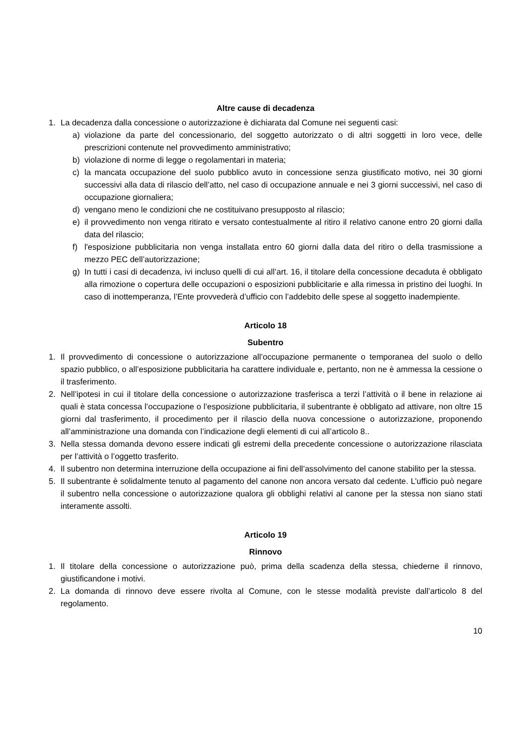Altre cause di decadenza
1. La decadenza dalla concessione o autorizzazione è dichiarata dal Comune nei seguenti casi:
a) violazione da parte del concessionario, del soggetto autorizzato o di altri soggetti in loro vece, delle prescrizioni contenute nel provvedimento amministrativo;
b) violazione di norme di legge o regolamentari in materia;
c) la mancata occupazione del suolo pubblico avuto in concessione senza giustificato motivo, nei 30 giorni successivi alla data di rilascio dell’atto, nel caso di occupazione annuale e nei 3 giorni successivi, nel caso di occupazione giornaliera;
d) vengano meno le condizioni che ne costituivano presupposto al rilascio;
e) il provvedimento non venga ritirato e versato contestualmente al ritiro il relativo canone entro 20 giorni dalla data del rilascio;
f) l'esposizione pubblicitaria non venga installata entro 60 giorni dalla data del ritiro o della trasmissione a mezzo PEC dell’autorizzazione;
g) In tutti i casi di decadenza, ivi incluso quelli di cui all’art. 16, il titolare della concessione decaduta è obbligato alla rimozione o copertura delle occupazioni o esposizioni pubblicitarie e alla rimessa in pristino dei luoghi. In caso di inottemperanza, l’Ente provvederà d’ufficio con l’addebito delle spese al soggetto inadempiente.
Articolo 18
Subentro
1. Il provvedimento di concessione o autorizzazione all’occupazione permanente o temporanea del suolo o dello spazio pubblico, o all’esposizione pubblicitaria ha carattere individuale e, pertanto, non ne è ammessa la cessione o il trasferimento.
2. Nell’ipotesi in cui il titolare della concessione o autorizzazione trasferisca a terzi l’attività o il bene in relazione ai quali è stata concessa l’occupazione o l’esposizione pubblicitaria, il subentrante è obbligato ad attivare, non oltre 15 giorni dal trasferimento, il procedimento per il rilascio della nuova concessione o autorizzazione, proponendo all’amministrazione una domanda con l’indicazione degli elementi di cui all’articolo 8..
3. Nella stessa domanda devono essere indicati gli estremi della precedente concessione o autorizzazione rilasciata per l’attività o l’oggetto trasferito.
4. Il subentro non determina interruzione della occupazione ai fini dell’assolvimento del canone stabilito per la stessa.
5. Il subentrante è solidalmente tenuto al pagamento del canone non ancora versato dal cedente. L’ufficio può negare il subentro nella concessione o autorizzazione qualora gli obblighi relativi al canone per la stessa non siano stati interamente assolti.
Articolo 19
Rinnovo
1. Il titolare della concessione o autorizzazione può, prima della scadenza della stessa, chiederne il rinnovo, giustificandone i motivi.
2. La domanda di rinnovo deve essere rivolta al Comune, con le stesse modalità previste dall’articolo 8 del regolamento.
10